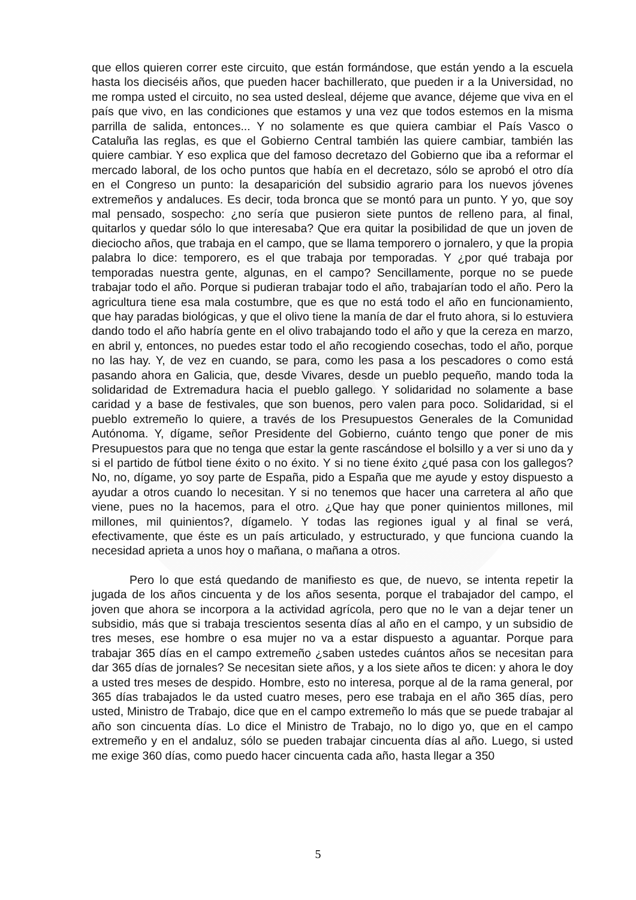que ellos quieren correr este circuito, que están formándose, que están yendo a la escuela hasta los dieciséis años, que pueden hacer bachillerato, que pueden ir a la Universidad, no me rompa usted el circuito, no sea usted desleal, déjeme que avance, déjeme que viva en el país que vivo, en las condiciones que estamos y una vez que todos estemos en la misma parrilla de salida, entonces... Y no solamente es que quiera cambiar el País Vasco o Cataluña las reglas, es que el Gobierno Central también las quiere cambiar, también las quiere cambiar. Y eso explica que del famoso decretazo del Gobierno que iba a reformar el mercado laboral, de los ocho puntos que había en el decretazo, sólo se aprobó el otro día en el Congreso un punto: la desaparición del subsidio agrario para los nuevos jóvenes extremeños y andaluces. Es decir, toda bronca que se montó para un punto. Y yo, que soy mal pensado, sospecho: ¿no sería que pusieron siete puntos de relleno para, al final, quitarlos y quedar sólo lo que interesaba? Que era quitar la posibilidad de que un joven de dieciocho años, que trabaja en el campo, que se llama temporero o jornalero, y que la propia palabra lo dice: temporero, es el que trabaja por temporadas. Y ¿por qué trabaja por temporadas nuestra gente, algunas, en el campo? Sencillamente, porque no se puede trabajar todo el año. Porque si pudieran trabajar todo el año, trabajarían todo el año. Pero la agricultura tiene esa mala costumbre, que es que no está todo el año en funcionamiento, que hay paradas biológicas, y que el olivo tiene la manía de dar el fruto ahora, si lo estuviera dando todo el año habría gente en el olivo trabajando todo el año y que la cereza en marzo, en abril y, entonces, no puedes estar todo el año recogiendo cosechas, todo el año, porque no las hay. Y, de vez en cuando, se para, como les pasa a los pescadores o como está pasando ahora en Galicia, que, desde Vivares, desde un pueblo pequeño, mando toda la solidaridad de Extremadura hacia el pueblo gallego. Y solidaridad no solamente a base caridad y a base de festivales, que son buenos, pero valen para poco. Solidaridad, si el pueblo extremeño lo quiere, a través de los Presupuestos Generales de la Comunidad Autónoma. Y, dígame, señor Presidente del Gobierno, cuánto tengo que poner de mis Presupuestos para que no tenga que estar la gente rascándose el bolsillo y a ver si uno da y si el partido de fútbol tiene éxito o no éxito. Y si no tiene éxito ¿qué pasa con los gallegos? No, no, dígame, yo soy parte de España, pido a España que me ayude y estoy dispuesto a ayudar a otros cuando lo necesitan. Y si no tenemos que hacer una carretera al año que viene, pues no la hacemos, para el otro. ¿Que hay que poner quinientos millones, mil millones, mil quinientos?, dígamelo. Y todas las regiones igual y al final se verá, efectivamente, que éste es un país articulado, y estructurado, y que funciona cuando la necesidad aprieta a unos hoy o mañana, o mañana a otros.
Pero lo que está quedando de manifiesto es que, de nuevo, se intenta repetir la jugada de los años cincuenta y de los años sesenta, porque el trabajador del campo, el joven que ahora se incorpora a la actividad agrícola, pero que no le van a dejar tener un subsidio, más que si trabaja trescientos sesenta días al año en el campo, y un subsidio de tres meses, ese hombre o esa mujer no va a estar dispuesto a aguantar. Porque para trabajar 365 días en el campo extremeño ¿saben ustedes cuántos años se necesitan para dar 365 días de jornales? Se necesitan siete años, y a los siete años te dicen: y ahora le doy a usted tres meses de despido. Hombre, esto no interesa, porque al de la rama general, por 365 días trabajados le da usted cuatro meses, pero ese trabaja en el año 365 días, pero usted, Ministro de Trabajo, dice que en el campo extremeño lo más que se puede trabajar al año son cincuenta días. Lo dice el Ministro de Trabajo, no lo digo yo, que en el campo extremeño y en el andaluz, sólo se pueden trabajar cincuenta días al año. Luego, si usted me exige 360 días, como puedo hacer cincuenta cada año, hasta llegar a 350
5